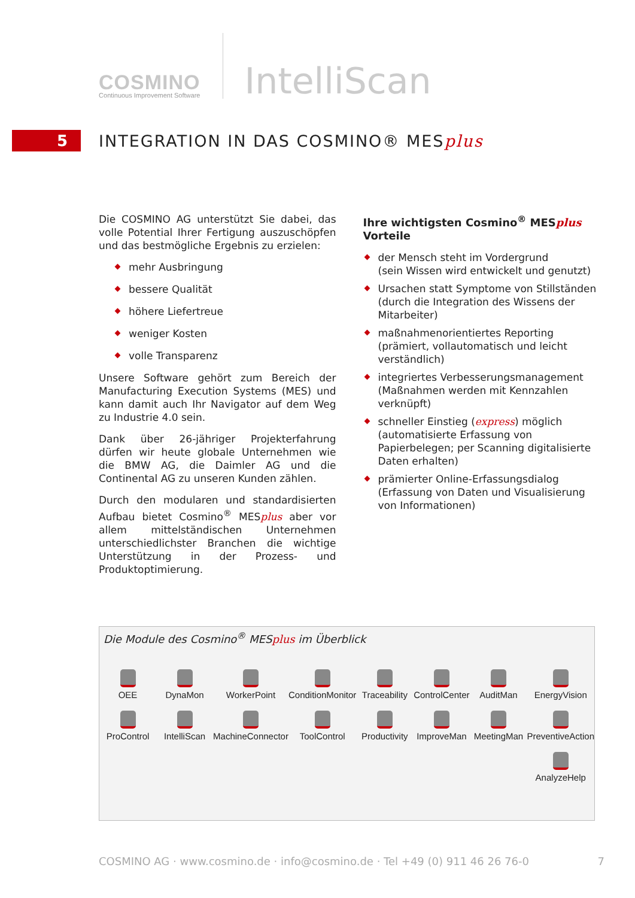COSMINO
Continuous Improvement Software
IntelliScan
5
INTEGRATION IN DAS COSMINO® MESplus
Die COSMINO AG unterstützt Sie dabei, das volle Potential Ihrer Fertigung auszuschöpfen und das bestmögliche Ergebnis zu erzielen:
mehr Ausbringung
bessere Qualität
höhere Liefertreue
weniger Kosten
volle Transparenz
Unsere Software gehört zum Bereich der Manufacturing Execution Systems (MES) und kann damit auch Ihr Navigator auf dem Weg zu Industrie 4.0 sein.
Dank über 26-jähriger Projekterfahrung dürfen wir heute globale Unternehmen wie die BMW AG, die Daimler AG und die Continental AG zu unseren Kunden zählen.
Durch den modularen und standardisierten Aufbau bietet Cosmino<sup>®</sup> MESplus aber vor allem mittelständischen Unternehmen unterschiedlichster Branchen die wichtige Unterstützung in der Prozess- und Produktoptimierung.
Ihre wichtigsten Cosmino<sup>®</sup> MESplus Vorteile
der Mensch steht im Vordergrund
(sein Wissen wird entwickelt und genutzt)
Ursachen statt Symptome von Stillständen (durch die Integration des Wissens der Mitarbeiter)
maßnahmenorientiertes Reporting
(prämiert, vollautomatisch und leicht verständlich)
integriertes Verbesserungsmanagement (Maßnahmen werden mit Kennzahlen verknüpft)
schneller Einstieg (express) möglich (automatisierte Erfassung von Papierbelegen; per Scanning digitalisierte Daten erhalten)
prämierter Online-Erfassungsdialog
(Erfassung von Daten und Visualisierung von Informationen)
Die Module des Cosmino<sup>®</sup> MESplus im Überblick
OEE
DynaMon
WorkerPoint
ConditionMonitor
Traceability
ControlCenter
AuditMan
EnergyVision
ProControl
IntelliScan
MachineConnector
ToolControl
Productivity
ImproveMan
MeetingMan
PreventiveAction
AnalyzeHelp
COSMINO AG · www.cosmino.de · info@cosmino.de · Tel +49 (0) 911 46 26 76-0 7